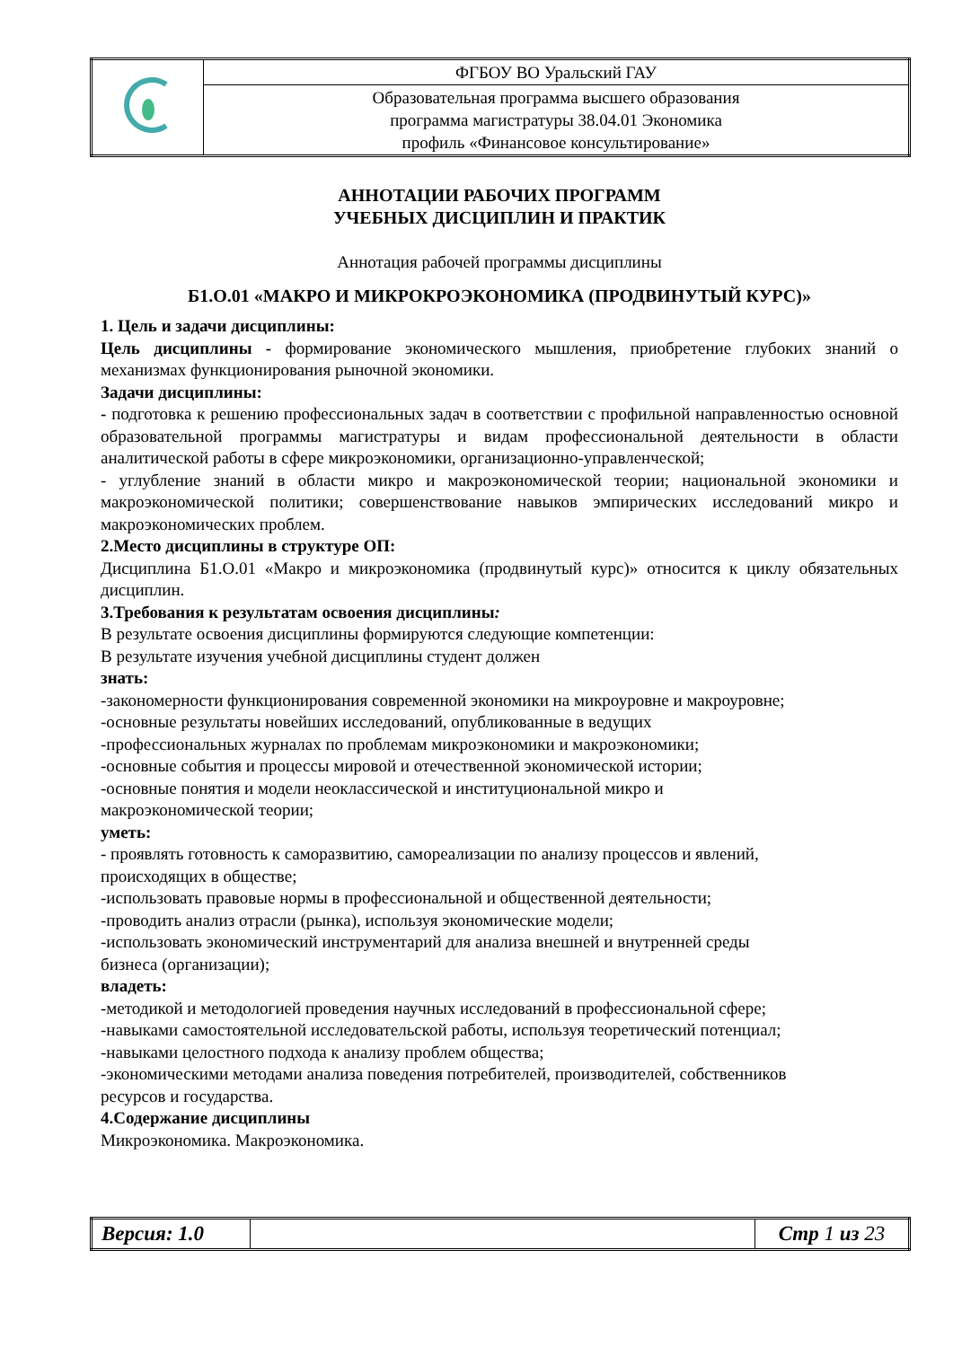| | ФГБОУ ВО Уральский ГАУ |
| | Образовательная программа высшего образования программа магистратуры 38.04.01 Экономика профиль «Финансовое консультирование» |
АННОТАЦИИ РАБОЧИХ ПРОГРАММ
УЧЕБНЫХ ДИСЦИПЛИН И ПРАКТИК
Аннотация рабочей программы дисциплины
Б1.О.01 «МАКРО И МИКРОКРОЭКОНОМИКА (ПРОДВИНУТЫЙ КУРС)»
1. Цель и задачи дисциплины:
Цель дисциплины - формирование экономического мышления, приобретение глубоких знаний о механизмах функционирования рыночной экономики.
Задачи дисциплины:
- подготовка к решению профессиональных задач в соответствии с профильной направленностью основной образовательной программы магистратуры и видам профессиональной деятельности в области аналитической работы в сфере микроэкономики, организационно-управленческой;
- углубление знаний в области микро и макроэкономической теории; национальной экономики и макроэкономической политики; совершенствование навыков эмпирических исследований микро и макроэкономических проблем.
2.Место дисциплины в структуре ОП:
Дисциплина Б1.О.01 «Макро и микроэкономика (продвинутый курс)» относится к циклу обязательных дисциплин.
3.Требования к результатам освоения дисциплины:
В результате освоения дисциплины формируются следующие компетенции:
В результате изучения учебной дисциплины студент должен
знать:
-закономерности функционирования современной экономики на микроуровне и макроуровне;
-основные результаты новейших исследований, опубликованные в ведущих
-профессиональных журналах по проблемам микроэкономики и макроэкономики;
-основные события и процессы мировой и отечественной экономической истории;
-основные понятия и модели неоклассической и институциональной микро и
макроэкономической теории;
уметь:
- проявлять готовность к саморазвитию, самореализации по анализу процессов и явлений,
происходящих в обществе;
-использовать правовые нормы в профессиональной и общественной деятельности;
-проводить анализ отрасли (рынка), используя экономические модели;
-использовать экономический инструментарий для анализа внешней и внутренней среды
бизнеса (организации);
владеть:
-методикой и методологией проведения научных исследований в профессиональной сфере;
-навыками самостоятельной исследовательской работы, используя теоретический потенциал;
-навыками целостного подхода к анализу проблем общества;
-экономическими методами анализа поведения потребителей, производителей, собственников
ресурсов и государства.
4.Содержание дисциплины
Микроэкономика. Макроэкономика.
| Версия: 1.0 | | Стр 1 из 23 |